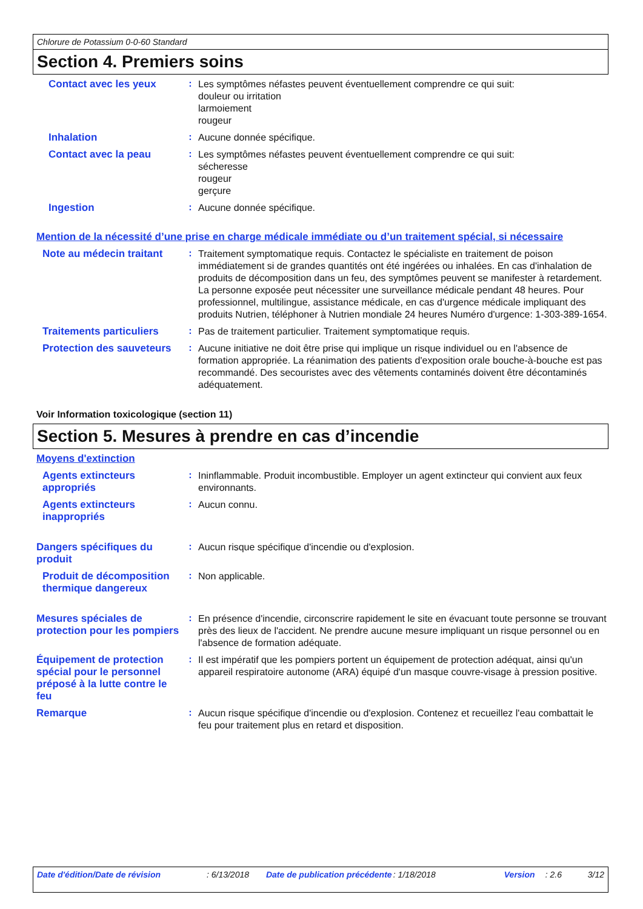Chlorure de Potassium 0-0-60 Standard
Section 4. Premiers soins
Contact avec les yeux :
Les symptômes néfastes peuvent éventuellement comprendre ce qui suit:
douleur ou irritation
larmoiement
rougeur
Inhalation :
Aucune donnée spécifique.
Contact avec la peau :
Les symptômes néfastes peuvent éventuellement comprendre ce qui suit:
sécheresse
rougeur
gerçure
Ingestion :
Aucune donnée spécifique.
Mention de la nécessité d’une prise en charge médicale immédiate ou d’un traitement spécial, si nécessaire
Note au médecin traitant :
Traitement symptomatique requis. Contactez le spécialiste en traitement de poison immédiatement si de grandes quantités ont été ingérées ou inhalées. En cas d'inhalation de produits de décomposition dans un feu, des symptômes peuvent se manifester à retardement. La personne exposée peut nécessiter une surveillance médicale pendant 48 heures. Pour professionnel, multilingue, assistance médicale, en cas d'urgence médicale impliquant des produits Nutrien, téléphoner à Nutrien mondiale 24 heures Numéro d'urgence: 1-303-389-1654.
Traitements particuliers :
Pas de traitement particulier. Traitement symptomatique requis.
Protection des sauveteurs
:
Aucune initiative ne doit être prise qui implique un risque individuel ou en l'absence de formation appropriée. La réanimation des patients d'exposition orale bouche-à-bouche est pas recommandé. Des secouristes avec des vêtements contaminés doivent être décontaminés adéquatement.
Voir Information toxicologique (section 11)
Section 5. Mesures à prendre en cas d’incendie
Moyens d'extinction
Agents extincteurs appropriés
:
Ininflammable. Produit incombustible. Employer un agent extincteur qui convient aux feux environnants.
Agents extincteurs inappropriés
:
Aucun connu.
Dangers spécifiques du produit
:
Aucun risque spécifique d'incendie ou d'explosion.
Produit de décomposition thermique dangereux
:
Non applicable.
Mesures spéciales de protection pour les pompiers
:
En présence d'incendie, circonscrire rapidement le site en évacuant toute personne se trouvant près des lieux de l'accident. Ne prendre aucune mesure impliquant un risque personnel ou en l'absence de formation adéquate.
Équipement de protection spécial pour le personnel préposé à la lutte contre le feu
:
Il est impératif que les pompiers portent un équipement de protection adéquat, ainsi qu'un appareil respiratoire autonome (ARA) équipé d'un masque couvre-visage à pression positive.
Remarque :
Aucun risque spécifique d'incendie ou d'explosion. Contenez et recueillez l'eau combattait le feu pour traitement plus en retard et disposition.
Date d'édition/Date de révision: 6/13/2018 Date de publication précédente: 1/18/2018 Version: 2.6 3/12